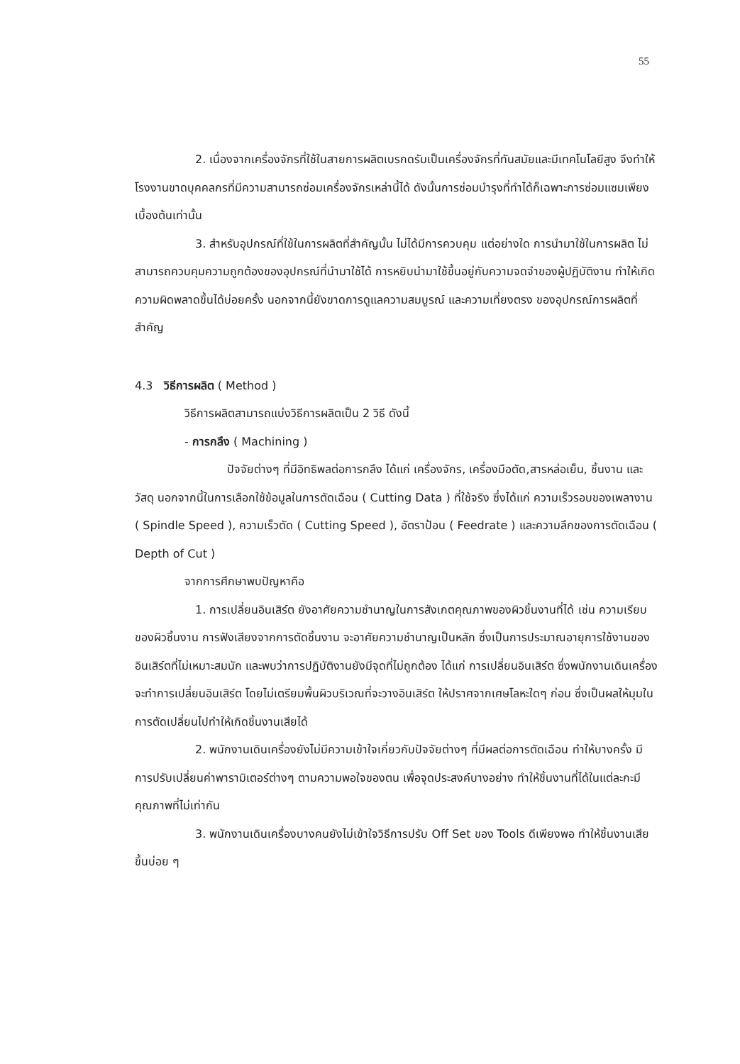55
2. เนื่องจากเครื่องจักรที่ใช้ในสายการผลิตเบรกดรัมเป็นเครื่องจักรที่ทันสมัยและมีเทคโนโลยีสูง จึงทำให้โรงงานขาดบุคคลกรที่มีความสามารถซ่อมเครื่องจักรเหล่านี้ได้ ดังนั้นการซ่อมบำรุงที่ทำได้ก็เฉพาะการซ่อมแซมเพียงเบื้องต้นเท่านั้น
3. สำหรับอุปกรณ์ที่ใช้ในการผลิตที่สำคัญนั้น ไม่ได้มีการควบคุม แต่อย่างใด การนำมาใช้ในการผลิต ไม่สามารถควบคุมความถูกต้องของอุปกรณ์ที่นำมาใช้ได้ การหยิบนำมาใช้ขึ้นอยู่กับความจดจำของผู้ปฏิบัติงาน ทำให้เกิดความผิดพลาดขึ้นได้บ่อยครั้ง นอกจากนี้ยังขาดการดูแลความสมบูรณ์ และความเที่ยงตรง ของอุปกรณ์การผลิตที่สำคัญ
4.3 วิธีการผลิต ( Method )
วิธีการผลิตสามารถแบ่งวิธีการผลิตเป็น 2 วิธี ดังนี้
- การกลึง ( Machining )
ปัจจัยต่างๆ ที่มีอิทธิพลต่อการกลึง ได้แก่ เครื่องจักร, เครื่องมือตัด,สารหล่อเย็น, ชิ้นงาน และวัสดุ นอกจากนี้ในการเลือกใช้ข้อมูลในการตัดเฉือน ( Cutting Data ) ที่ใช้จริง ซึ่งได้แก่ ความเร็วรอบของเพลางาน ( Spindle Speed ), ความเร็วตัด ( Cutting Speed ), อัตราป้อน ( Feedrate ) และความลึกของการตัดเฉือน ( Depth of Cut )
จากการศึกษาพบปัญหาคือ
1. การเปลี่ยนอินเสิร์ต ยังอาศัยความชำนาญในการสังเกตคุณภาพของผิวชิ้นงานที่ได้ เช่น ความเรียบของผิวชิ้นงาน การฟังเสียงจากการตัดชิ้นงาน จะอาศัยความชำนาญเป็นหลัก ซึ่งเป็นการประมาณอายุการใช้งานของอินเสิร์ตที่ไม่เหมาะสมนัก และพบว่าการปฏิบัติงานยังมีจุดที่ไม่ถูกต้อง ได้แก่ การเปลี่ยนอินเสิร์ต ซึ่งพนักงานเดินเครื่องจะทำการเปลี่ยนอินเสิร์ต โดยไม่เตรียมพื้นผิวบริเวณที่จะวางอินเสิร์ต ให้ปราศจากเศษโลหะใดๆ ก่อน ซึ่งเป็นผลให้มุมในการตัดเปลี่ยนไปทำให้เกิดชิ้นงานเสียได้
2. พนักงานเดินเครื่องยังไม่มีความเข้าใจเกี่ยวกับปัจจัยต่างๆ ที่มีผลต่อการตัดเฉือน ทำให้บางครั้ง มีการปรับเปลี่ยนค่าพารามิเตอร์ต่างๆ ตามความพอใจของตน เพื่อจุดประสงค์บางอย่าง ทำให้ชิ้นงานที่ได้ในแต่ละกะมีคุณภาพที่ไม่เท่ากัน
3. พนักงานเดินเครื่องบางคนยังไม่เข้าใจวิธีการปรับ Off Set ของ Tools ดีเพียงพอ ทำให้ชิ้นงานเสียขึ้นบ่อย ๆ